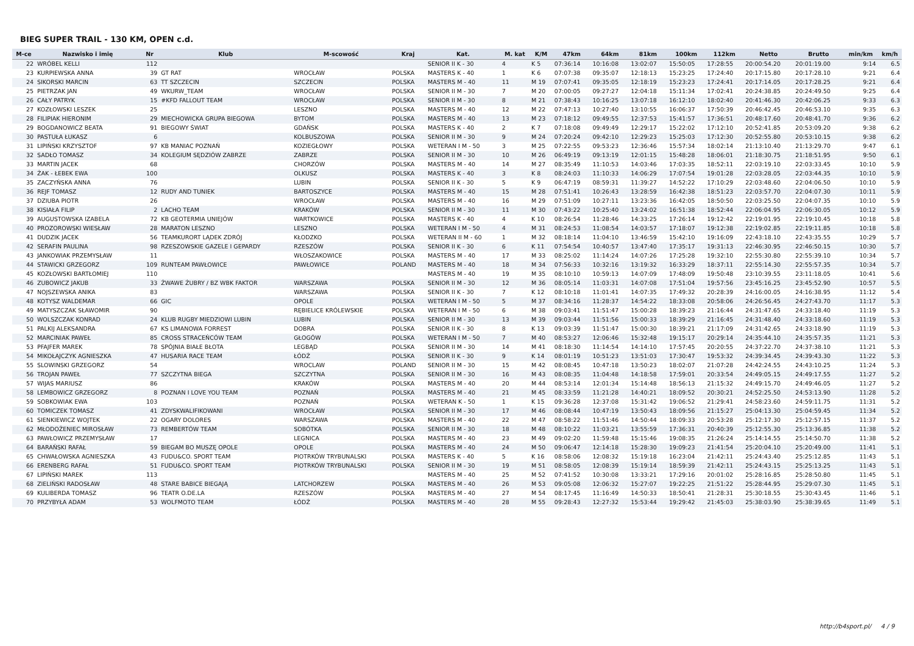BIEG SUPER TRAIL - 130 KM, OPEN c.d.
| M-ce | Nazwisko i imię | Nr | Klub | M-scowość | Kraj | Kat. | M. kat | K/M | 47km | 64km | 81km | 100km | 112km | Netto | Brutto | min/km | km/h |
| --- | --- | --- | --- | --- | --- | --- | --- | --- | --- | --- | --- | --- | --- | --- | --- | --- | --- |
| 22 | WRÓBEL KELLI | 112 | | | | SENIOR II K - 30 | 4 | K 5 | 07:36:14 | 10:16:08 | 13:02:07 | 15:50:05 | 17:28:55 | 20:00:54.20 | 20:01:19.00 | 9:14 | 6.5 |
| 23 | KURPIEWSKA ANNA | 39 | GT RAT | WROCŁAW | POLSKA | MASTERS K - 40 | 1 | K 6 | 07:07:38 | 09:35:07 | 12:18:13 | 15:23:25 | 17:24:40 | 20:17:15.80 | 20:17:28.10 | 9:21 | 6.4 |
| 24 | SIKORSKI MARCIN | 63 | TT SZCZECIN | SZCZECIN | POLSKA | MASTERS M - 40 | 11 | M 19 | 07:07:41 | 09:35:05 | 12:18:19 | 15:23:23 | 17:24:41 | 20:17:14.05 | 20:17:28.25 | 9:21 | 6.4 |
| 25 | PIETRZAK JAN | 49 | WKURW_TEAM | WROCŁAW | POLSKA | SENIOR II M - 30 | 7 | M 20 | 07:00:05 | 09:27:27 | 12:04:18 | 15:11:34 | 17:02:41 | 20:24:38.85 | 20:24:49.50 | 9:25 | 6.4 |
| 26 | CAŁY PATRYK | 15 | #KFD FALLOUT TEAM | WROCŁAW | POLSKA | SENIOR II M - 30 | 8 | M 21 | 07:38:43 | 10:16:25 | 13:07:18 | 16:12:10 | 18:02:40 | 20:41:46.30 | 20:42:06.25 | 9:33 | 6.3 |
| 27 | KOZŁOWSKI LESZEK | 25 | | LESZNO | POLSKA | MASTERS M - 40 | 12 | M 22 | 07:47:13 | 10:27:40 | 13:10:55 | 16:06:37 | 17:50:39 | 20:46:42.45 | 20:46:53.10 | 9:35 | 6.3 |
| 28 | FILIPIAK HIERONIM | 29 | MIECHOWICKA GRUPA BIEGOWA | BYTOM | POLSKA | MASTERS M - 40 | 13 | M 23 | 07:18:12 | 09:49:55 | 12:37:53 | 15:41:57 | 17:36:51 | 20:48:17.60 | 20:48:41.70 | 9:36 | 6.2 |
| 29 | BOGDANOWICZ BEATA | 91 | BIEGOWY ŚWIAT | GDAŃSK | POLSKA | MASTERS K - 40 | 2 | K 7 | 07:18:08 | 09:49:49 | 12:29:17 | 15:22:02 | 17:12:10 | 20:52:41.85 | 20:53:09.20 | 9:38 | 6.2 |
| 30 | PASTUŁA ŁUKASZ | 6 | | KOLBUSZOWA | POLSKA | SENIOR II M - 30 | 9 | M 24 | 07:20:24 | 09:42:10 | 12:29:23 | 15:25:03 | 17:12:30 | 20:52:55.80 | 20:53:10.15 | 9:38 | 6.2 |
| 31 | LIPIŃSKI KRZYSZTOF | 97 | KB MANIAC POZNAŃ | KOZIEGŁOWY | POLSKA | WETERAN I M - 50 | 3 | M 25 | 07:22:55 | 09:53:23 | 12:36:46 | 15:57:34 | 18:02:14 | 21:13:10.40 | 21:13:29.70 | 9:47 | 6.1 |
| 32 | SADŁO TOMASZ | 34 | KOLEGIUM SĘDZIÓW ZABRZE | ZABRZE | POLSKA | SENIOR II M - 30 | 10 | M 26 | 06:49:19 | 09:13:19 | 12:01:15 | 15:48:28 | 18:06:01 | 21:18:30.75 | 21:18:51.95 | 9:50 | 6.1 |
| 33 | MARTIN JACEK | 68 | | CHORZÓW | POLSKA | MASTERS M - 40 | 14 | M 27 | 08:35:49 | 11:10:53 | 14:03:46 | 17:03:35 | 18:52:11 | 22:03:19.10 | 22:03:33.45 | 10:10 | 5.9 |
| 34 | ŻAK - ŁEBEK EWA | 100 | | OLKUSZ | POLSKA | MASTERS K - 40 | 3 | K 8 | 08:24:03 | 11:10:33 | 14:06:29 | 17:07:54 | 19:01:28 | 22:03:28.05 | 22:03:44.35 | 10:10 | 5.9 |
| 35 | ZACZYŃSKA ANNA | 76 | | LUBIN | POLSKA | SENIOR II K - 30 | 5 | K 9 | 06:47:19 | 08:59:31 | 11:39:27 | 14:52:22 | 17:10:29 | 22:03:48.60 | 22:04:06.50 | 10:10 | 5.9 |
| 36 | REJF TOMASZ | 12 | RUDY AND TUNIEK | BARTOSZYCE | POLSKA | MASTERS M - 40 | 15 | M 28 | 07:51:41 | 10:26:43 | 13:28:59 | 16:42:38 | 18:51:23 | 22:03:57.70 | 22:04:07.30 | 10:11 | 5.9 |
| 37 | DZIUBA PIOTR | 26 | | WROCŁAW | POLSKA | MASTERS M - 40 | 16 | M 29 | 07:51:09 | 10:27:11 | 13:23:36 | 16:42:05 | 18:50:50 | 22:03:25.50 | 22:04:07.35 | 10:10 | 5.9 |
| 38 | KISIAŁA FILIP | 2 | LACHO TEAM | KRAKÓW | POLSKA | SENIOR II M - 30 | 11 | M 30 | 07:43:22 | 10:25:40 | 13:24:02 | 16:51:38 | 18:52:44 | 22:06:04.95 | 22:06:30.05 | 10:12 | 5.9 |
| 39 | AUGUSTOWSKA IZABELA | 72 | KB GEOTERMIA UNIEJÓW | WARTKOWICE | POLSKA | MASTERS K - 40 | 4 | K 10 | 08:26:54 | 11:28:46 | 14:33:25 | 17:26:14 | 19:12:42 | 22:19:01.95 | 22:19:10.45 | 10:18 | 5.8 |
| 40 | PROZOROWSKI WIESŁAW | 28 | MARATON LESZNO | LESZNO | POLSKA | WETERAN I M - 50 | 4 | M 31 | 08:24:53 | 11:08:54 | 14:03:57 | 17:18:07 | 19:12:38 | 22:19:02.85 | 22:19:11.85 | 10:18 | 5.8 |
| 41 | DUDZIK JACEK | 56 | TEAMKURORT LĄDEK ZDRÓJ | KŁODZKO | POLSKA | WETERAN II M - 60 | 1 | M 32 | 08:18:14 | 11:04:10 | 13:46:59 | 15:42:10 | 19:16:09 | 22:43:18.10 | 22:43:35.55 | 10:29 | 5.7 |
| 42 | SERAFIN PAULINA | 98 | RZESZOWSKIE GAZELE I GEPARDY | RZESZÓW | POLSKA | SENIOR II K - 30 | 6 | K 11 | 07:54:54 | 10:40:57 | 13:47:40 | 17:35:17 | 19:31:13 | 22:46:30.95 | 22:46:50.15 | 10:30 | 5.7 |
| 43 | JANKOWIAK PRZEMYSŁAW | 11 | | WŁOSZAKOWICE | POLSKA | MASTERS M - 40 | 17 | M 33 | 08:25:02 | 11:14:24 | 14:07:26 | 17:25:28 | 19:32:10 | 22:55:30.80 | 22:55:39.10 | 10:34 | 5.7 |
| 44 | STAWICKI GRZEGORZ | 109 | RUNTEAM PAWŁOWICE | PAWŁOWICE | POLAND | MASTERS M - 40 | 18 | M 34 | 07:56:33 | 10:32:16 | 13:19:32 | 16:33:29 | 18:37:11 | 22:55:14.30 | 22:55:57.35 | 10:34 | 5.7 |
| 45 | KOZŁOWSKI BARTŁOMIEJ | 110 | | | | MASTERS M - 40 | 19 | M 35 | 08:10:10 | 10:59:13 | 14:07:09 | 17:48:09 | 19:50:48 | 23:10:39.55 | 23:11:18.05 | 10:41 | 5.6 |
| 46 | ZUBOWICZ JAKUB | 33 | ŻWAWE ŻUBRY / BZ WBK FAKTOR | WARSZAWA | POLSKA | SENIOR II M - 30 | 12 | M 36 | 08:05:14 | 11:03:31 | 14:07:08 | 17:51:04 | 19:57:56 | 23:45:16.25 | 23:45:52.90 | 10:57 | 5.5 |
| 47 | NOJSZEWSKA ANIKA | 83 | | WARSZAWA | POLSKA | SENIOR II K - 30 | 7 | K 12 | 08:10:18 | 11:01:41 | 14:07:35 | 17:49:32 | 20:28:39 | 24:16:00.05 | 24:16:38.95 | 11:12 | 5.4 |
| 48 | KOTYSZ WALDEMAR | 66 | GIC | OPOLE | POLSKA | WETERAN I M - 50 | 5 | M 37 | 08:34:16 | 11:28:37 | 14:54:22 | 18:33:08 | 20:58:06 | 24:26:56.45 | 24:27:43.70 | 11:17 | 5.3 |
| 49 | MATYSZCZAK SŁAWOMIR | 90 | | RĘBIELICE KRÓLEWSKIE | POLSKA | WETERAN I M - 50 | 6 | M 38 | 09:03:41 | 11:51:47 | 15:00:28 | 18:39:23 | 21:16:44 | 24:31:47.65 | 24:33:18.40 | 11:19 | 5.3 |
| 50 | WOLSZCZAK KONRAD | 24 | KLUB RUGBY MIEDZIOWI LUBIN | LUBIN | POLSKA | SENIOR II M - 30 | 13 | M 39 | 09:03:44 | 11:51:56 | 15:00:33 | 18:39:29 | 21:16:45 | 24:31:48.40 | 24:33:18.60 | 11:19 | 5.3 |
| 51 | PALKIJ ALEKSANDRA | 67 | KS LIMANOWA FORREST | DOBRA | POLSKA | SENIOR II K - 30 | 8 | K 13 | 09:03:39 | 11:51:47 | 15:00:30 | 18:39:21 | 21:17:09 | 24:31:42.65 | 24:33:18.90 | 11:19 | 5.3 |
| 52 | MARCINIAK PAWEŁ | 85 | CROSS STRACEŃCÓW TEAM | GŁOGÓW | POLSKA | WETERAN I M - 50 | 7 | M 40 | 08:53:27 | 12:06:46 | 15:32:48 | 19:15:17 | 20:29:14 | 24:35:44.10 | 24:35:57.35 | 11:21 | 5.3 |
| 53 | PFAJFER MAREK | 78 | SPÓJNIA BIAŁE BŁOTA | LEGBĄD | POLSKA | SENIOR II M - 30 | 14 | M 41 | 08:18:30 | 11:14:54 | 14:14:10 | 17:57:45 | 20:20:55 | 24:37:22.70 | 24:37:38.10 | 11:21 | 5.3 |
| 54 | MIKOŁAJCZYK AGNIESZKA | 47 | HUSARIA RACE TEAM | ŁÓDŹ | POLSKA | SENIOR II K - 30 | 9 | K 14 | 08:01:19 | 10:51:23 | 13:51:03 | 17:30:47 | 19:53:32 | 24:39:34.45 | 24:39:43.30 | 11:22 | 5.3 |
| 55 | SLOWINSKI GRZEGORZ | 54 | | WROCLAW | POLAND | SENIOR II M - 30 | 15 | M 42 | 08:08:45 | 10:47:18 | 13:50:23 | 18:02:07 | 21:07:28 | 24:42:24.55 | 24:43:10.25 | 11:24 | 5.3 |
| 56 | TROJAN PAWEŁ | 77 | SZCZYTNA BIEGA | SZCZYTNA | POLSKA | SENIOR II M - 30 | 16 | M 43 | 08:08:35 | 11:04:48 | 14:18:58 | 17:59:01 | 20:33:54 | 24:49:05.15 | 24:49:17.55 | 11:27 | 5.2 |
| 57 | WIJAS MARIUSZ | 86 | | KRAKÓW | POLSKA | MASTERS M - 40 | 20 | M 44 | 08:53:14 | 12:01:34 | 15:14:48 | 18:56:13 | 21:15:32 | 24:49:15.70 | 24:49:46.05 | 11:27 | 5.2 |
| 58 | LEMBOWICZ GRZEGORZ | 8 | POZNAN I LOVE YOU TEAM | POZNAŃ | POLSKA | MASTERS M - 40 | 21 | M 45 | 08:33:59 | 11:21:28 | 14:40:21 | 18:09:52 | 20:30:21 | 24:52:25.50 | 24:53:13.90 | 11:28 | 5.2 |
| 59 | SOBKOWIAK EWA | 103 | | POZNAŃ | POLSKA | WETERAN K - 50 | 1 | K 15 | 09:36:28 | 12:37:08 | 15:31:42 | 19:06:52 | 21:29:41 | 24:58:23.60 | 24:59:11.75 | 11:31 | 5.2 |
| 60 | TOMICZEK TOMASZ | 41 | ZDYSKWALIFIKOWANI | WROCŁAW | POLSKA | SENIOR II M - 30 | 17 | M 46 | 08:08:44 | 10:47:19 | 13:50:43 | 18:09:56 | 21:15:27 | 25:04:13.30 | 25:04:59.45 | 11:34 | 5.2 |
| 61 | SIENKIEWICZ WOJTEK | 22 | OGARY DOLORES | WARSZAWA | POLSKA | MASTERS M - 40 | 22 | M 47 | 08:58:22 | 11:51:46 | 14:50:44 | 18:09:33 | 20:53:28 | 25:12:17.30 | 25:12:57.15 | 11:37 | 5.2 |
| 62 | MŁODOŻENIEC MIROSŁAW | 73 | REMBERTÓW TEAM | SOBÓTKA | POLSKA | SENIOR II M - 30 | 18 | M 48 | 08:10:22 | 11:03:21 | 13:55:59 | 17:36:31 | 20:40:39 | 25:12:55.30 | 25:13:36.85 | 11:38 | 5.2 |
| 63 | PAWŁOWICZ PRZEMYSŁAW | 17 | | LEGNICA | POLSKA | MASTERS M - 40 | 23 | M 49 | 09:02:20 | 11:59:48 | 15:15:46 | 19:08:35 | 21:26:24 | 25:14:14.55 | 25:14:50.70 | 11:38 | 5.2 |
| 64 | BARAŃSKI RAFAŁ | 59 | BIEGAM BO MUSZĘ OPOLE | OPOLE | POLSKA | MASTERS M - 40 | 24 | M 50 | 09:06:47 | 12:14:18 | 15:28:30 | 19:09:23 | 21:41:54 | 25:20:04.10 | 25:20:49.00 | 11:41 | 5.1 |
| 65 | CHWAŁOWSKA AGNIESZKA | 43 | FUDU&CO. SPORT TEAM | PIOTRKÓW TRYBUNALSKI | POLSKA | MASTERS K - 40 | 5 | K 16 | 08:58:06 | 12:08:32 | 15:19:18 | 16:23:04 | 21:42:11 | 25:24:43.40 | 25:25:12.85 | 11:43 | 5.1 |
| 66 | ERENBERG RAFAŁ | 51 | FUDU&CO. SPORT TEAM | PIOTRKÓW TRYBUNALSKI | POLSKA | SENIOR II M - 30 | 19 | M 51 | 08:58:05 | 12:08:39 | 15:19:14 | 18:59:39 | 21:42:11 | 25:24:43.15 | 25:25:13.25 | 11:43 | 5.1 |
| 67 | LIPIŃSKI MAREK | 113 | | | | MASTERS M - 40 | 25 | M 52 | 07:41:52 | 10:30:08 | 13:33:21 | 17:29:16 | 20:01:02 | 25:28:16.85 | 25:28:50.80 | 11:45 | 5.1 |
| 68 | ZIELIŃSKI RADOSŁAW | 48 | STARE BABICE BIEGAJĄ | LATCHORZEW | POLSKA | MASTERS M - 40 | 26 | M 53 | 09:05:08 | 12:06:32 | 15:27:07 | 19:22:25 | 21:51:22 | 25:28:44.95 | 25:29:07.30 | 11:45 | 5.1 |
| 69 | KULIBERDA TOMASZ | 96 | TEATR O.DE.LA | RZESZÓW | POLSKA | MASTERS M - 40 | 27 | M 54 | 08:17:45 | 11:16:49 | 14:50:33 | 18:50:41 | 21:28:31 | 25:30:18.55 | 25:30:43.45 | 11:46 | 5.1 |
| 70 | PRZYBYŁA ADAM | 53 | WOLFMOTO TEAM | ŁÓDŹ | POLSKA | MASTERS M - 40 | 28 | M 55 | 09:28:43 | 12:27:32 | 15:53:44 | 19:29:42 | 21:45:03 | 25:38:03.90 | 25:38:39.65 | 11:49 | 5.1 |
http://b4sport.pl/ 4 / 9